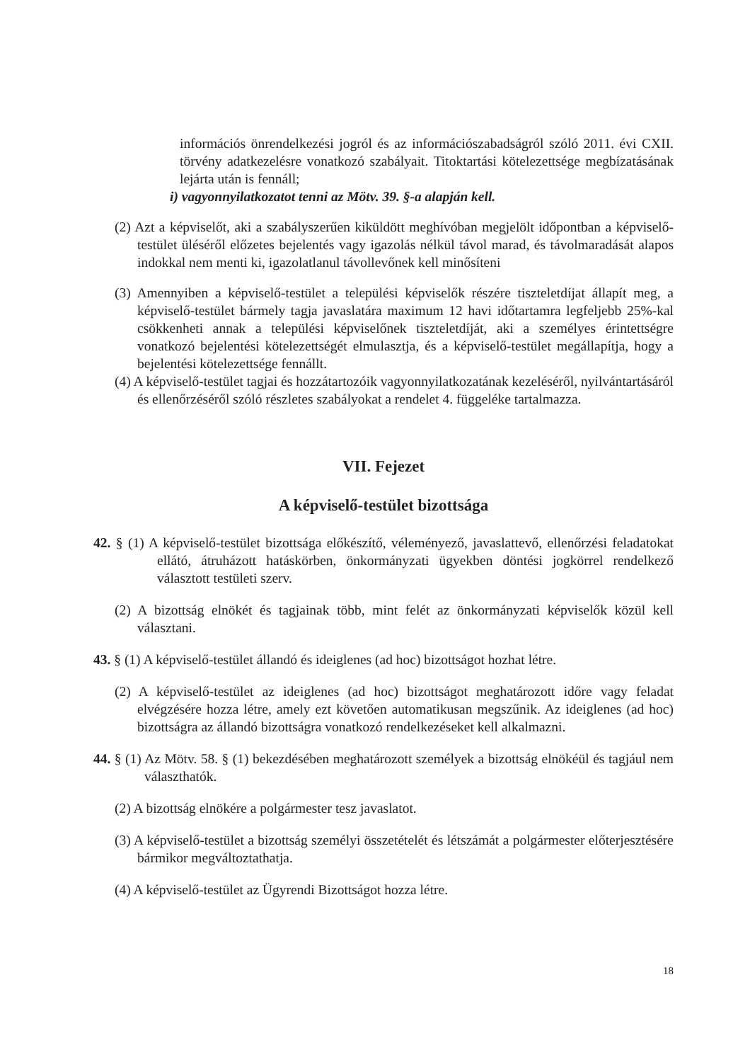információs önrendelkezési jogról és az információszabadságról szóló 2011. évi CXII. törvény adatkezelésre vonatkozó szabályait. Titoktartási kötelezettsége megbízatásának lejárta után is fennáll;
i) vagyonnyilatkozatot tenni az Mötv. 39. §-a alapján kell.
(2) Azt a képviselőt, aki a szabályszerűen kiküldött meghívóban megjelölt időpontban a képviselő-testület üléséről előzetes bejelentés vagy igazolás nélkül távol marad, és távolmaradását alapos indokkal nem menti ki, igazolatlanul távollevőnek kell minősíteni
(3) Amennyiben a képviselő-testület a települési képviselők részére tiszteletdíjat állapít meg, a képviselő-testület bármely tagja javaslatára maximum 12 havi időtartamra legfeljebb 25%-kal csökkenheti annak a települési képviselőnek tiszteletdíját, aki a személyes érintettségre vonatkozó bejelentési kötelezettségét elmulasztja, és a képviselő-testület megállapítja, hogy a bejelentési kötelezettsége fennállt.
(4) A képviselő-testület tagjai és hozzátartozóik vagyonnyilatkozatának kezeléséről, nyilvántartásáról és ellenőrzéséről szóló részletes szabályokat a rendelet 4. függeléke tartalmazza.
VII. Fejezet
A képviselő-testület bizottsága
42. § (1) A képviselő-testület bizottsága előkészítő, véleményező, javaslattevő, ellenőrzési feladatokat ellátó, átruházott hatáskörben, önkormányzati ügyekben döntési jogkörrel rendelkező választott testületi szerv.
(2) A bizottság elnökét és tagjainak több, mint felét az önkormányzati képviselők közül kell választani.
43. § (1) A képviselő-testület állandó és ideiglenes (ad hoc) bizottságot hozhat létre.
(2) A képviselő-testület az ideiglenes (ad hoc) bizottságot meghatározott időre vagy feladat elvégzésére hozza létre, amely ezt követően automatikusan megszűnik. Az ideiglenes (ad hoc) bizottságra az állandó bizottságra vonatkozó rendelkezéseket kell alkalmazni.
44. § (1) Az Mötv. 58. § (1) bekezdésében meghatározott személyek a bizottság elnökéül és tagjául nem választhatók.
(2) A bizottság elnökére a polgármester tesz javaslatot.
(3) A képviselő-testület a bizottság személyi összetételét és létszámát a polgármester előterjesztésére bármikor megváltoztathatja.
(4) A képviselő-testület az Ügyrendi Bizottságot hozza létre.
18